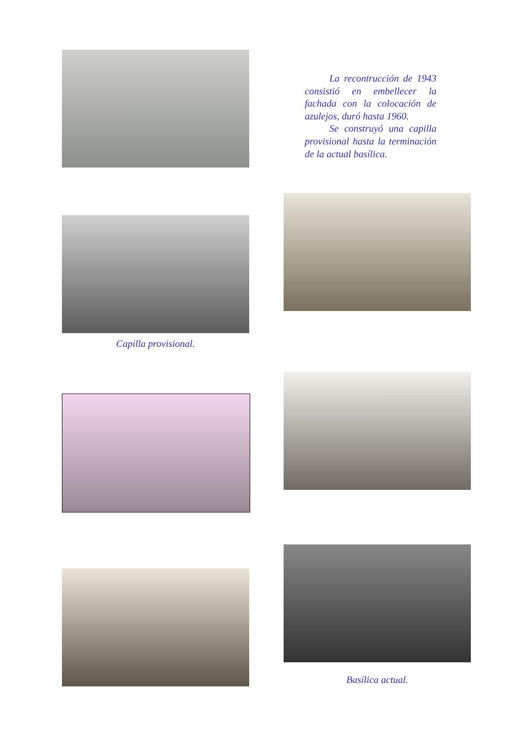La recontrucción de 1943 consistió en embellecer la fachada con la colocación de azulejos, duró hasta 1960.
Se construyó una capilla provisional hasta la terminación de la actual basílica.
Capilla provisional.
Basílica actual.